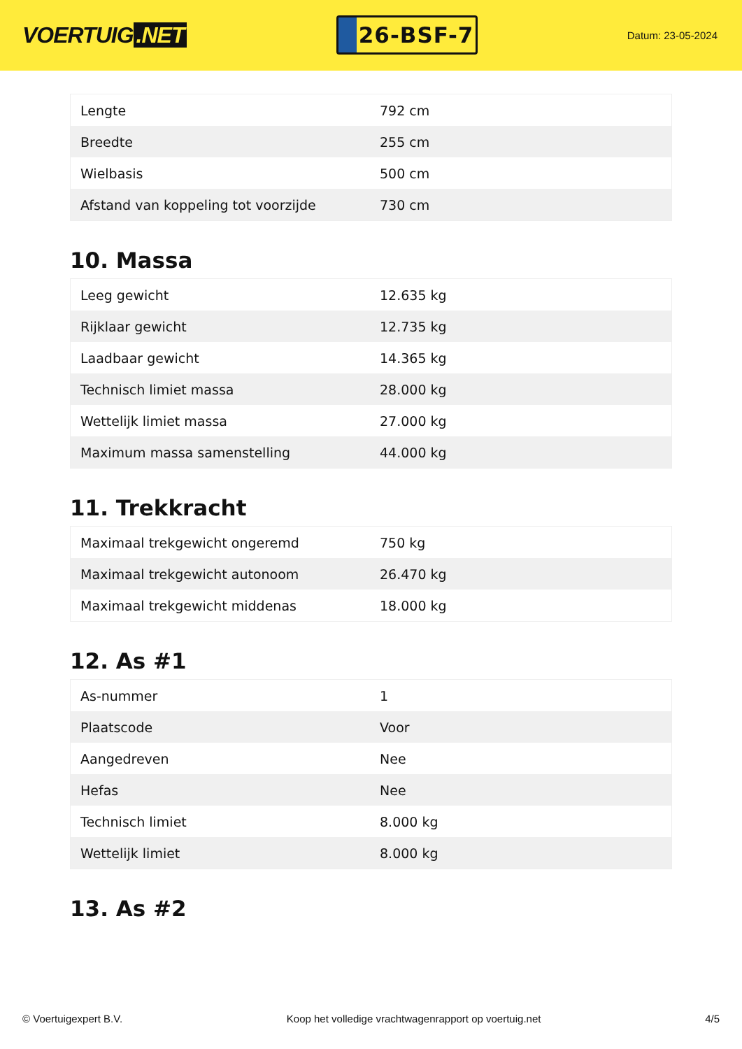VOERTUIG.NET
26-BSF-7
Datum: 23-05-2024
| Lengte | 792 cm |
| Breedte | 255 cm |
| Wielbasis | 500 cm |
| Afstand van koppeling tot voorzijde | 730 cm |
10. Massa
| Leeg gewicht | 12.635 kg |
| Rijklaar gewicht | 12.735 kg |
| Laadbaar gewicht | 14.365 kg |
| Technisch limiet massa | 28.000 kg |
| Wettelijk limiet massa | 27.000 kg |
| Maximum massa samenstelling | 44.000 kg |
11. Trekkracht
| Maximaal trekgewicht ongeremd | 750 kg |
| Maximaal trekgewicht autonoom | 26.470 kg |
| Maximaal trekgewicht middenas | 18.000 kg |
12. As #1
| As-nummer | 1 |
| Plaatscode | Voor |
| Aangedreven | Nee |
| Hefas | Nee |
| Technisch limiet | 8.000 kg |
| Wettelijk limiet | 8.000 kg |
13. As #2
© Voertuigexpert B.V. Koop het volledige vrachtwagenrapport op voertuig.net 4/5